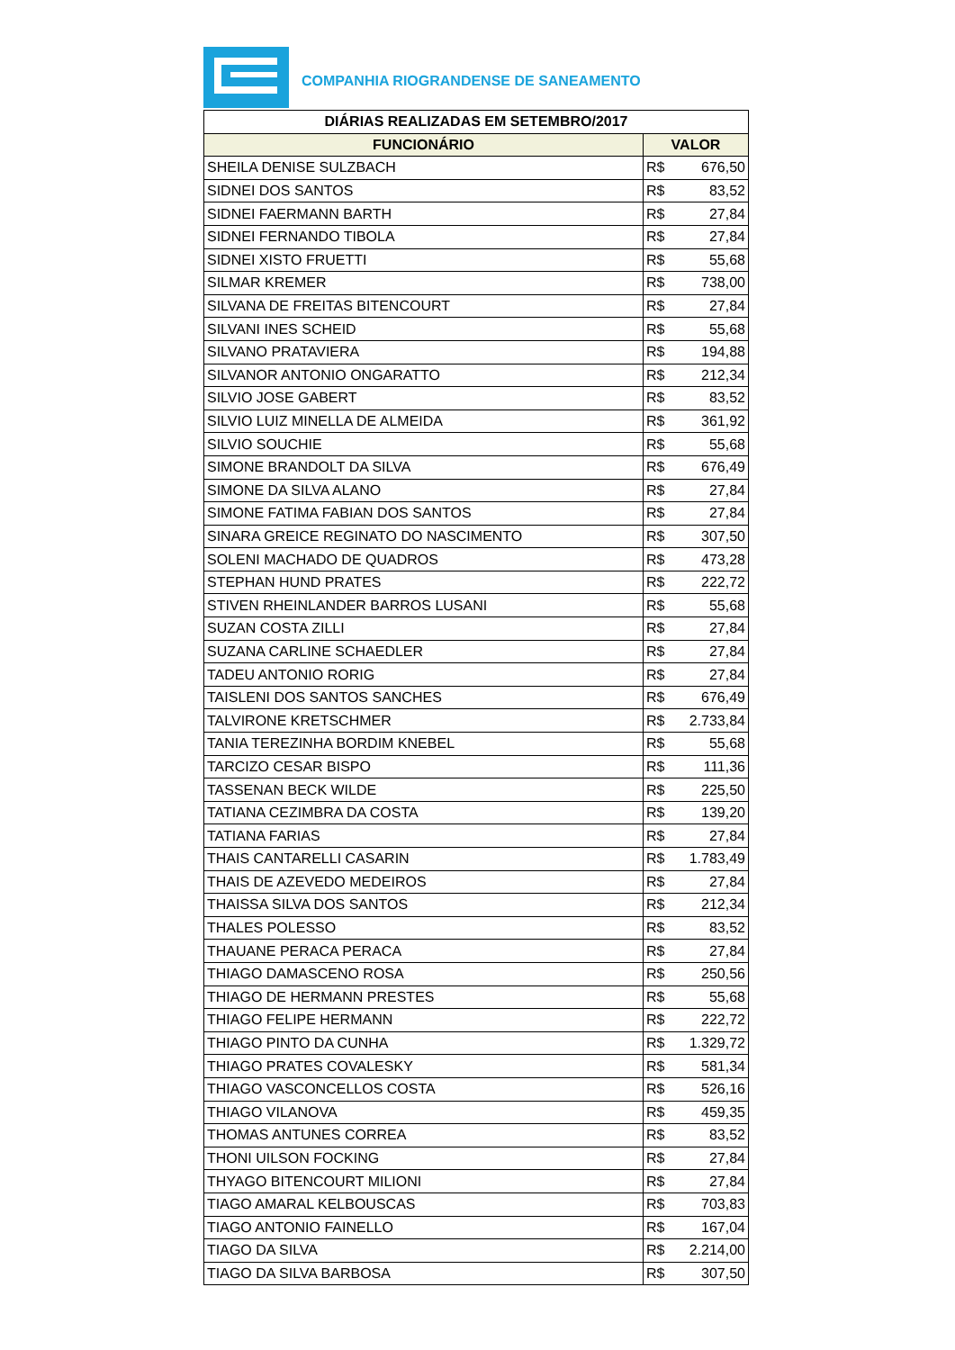COMPANHIA RIOGRANDENSE DE SANEAMENTO
| DIÁRIAS REALIZADAS EM SETEMBRO/2017 | |
| --- | --- |
| FUNCIONÁRIO | VALOR |
| SHEILA DENISE SULZBACH | R$ 676,50 |
| SIDNEI DOS SANTOS | R$ 83,52 |
| SIDNEI FAERMANN BARTH | R$ 27,84 |
| SIDNEI FERNANDO TIBOLA | R$ 27,84 |
| SIDNEI XISTO FRUETTI | R$ 55,68 |
| SILMAR KREMER | R$ 738,00 |
| SILVANA DE FREITAS BITENCOURT | R$ 27,84 |
| SILVANI INES SCHEID | R$ 55,68 |
| SILVANO PRATAVIERA | R$ 194,88 |
| SILVANOR ANTONIO ONGARATTO | R$ 212,34 |
| SILVIO JOSE GABERT | R$ 83,52 |
| SILVIO LUIZ MINELLA DE ALMEIDA | R$ 361,92 |
| SILVIO SOUCHIE | R$ 55,68 |
| SIMONE BRANDOLT DA SILVA | R$ 676,49 |
| SIMONE DA SILVA ALANO | R$ 27,84 |
| SIMONE FATIMA FABIAN DOS SANTOS | R$ 27,84 |
| SINARA GREICE REGINATO DO NASCIMENTO | R$ 307,50 |
| SOLENI MACHADO DE QUADROS | R$ 473,28 |
| STEPHAN HUND PRATES | R$ 222,72 |
| STIVEN RHEINLANDER BARROS LUSANI | R$ 55,68 |
| SUZAN COSTA ZILLI | R$ 27,84 |
| SUZANA CARLINE SCHAEDLER | R$ 27,84 |
| TADEU ANTONIO RORIG | R$ 27,84 |
| TAISLENI DOS SANTOS SANCHES | R$ 676,49 |
| TALVIRONE KRETSCHMER | R$ 2.733,84 |
| TANIA TEREZINHA BORDIM KNEBEL | R$ 55,68 |
| TARCIZO CESAR BISPO | R$ 111,36 |
| TASSENAN BECK WILDE | R$ 225,50 |
| TATIANA CEZIMBRA DA COSTA | R$ 139,20 |
| TATIANA FARIAS | R$ 27,84 |
| THAIS CANTARELLI CASARIN | R$ 1.783,49 |
| THAIS DE AZEVEDO MEDEIROS | R$ 27,84 |
| THAISSA SILVA DOS SANTOS | R$ 212,34 |
| THALES POLESSO | R$ 83,52 |
| THAUANE PERACA PERACA | R$ 27,84 |
| THIAGO DAMASCENO ROSA | R$ 250,56 |
| THIAGO DE HERMANN PRESTES | R$ 55,68 |
| THIAGO FELIPE HERMANN | R$ 222,72 |
| THIAGO PINTO DA CUNHA | R$ 1.329,72 |
| THIAGO PRATES COVALESKY | R$ 581,34 |
| THIAGO VASCONCELLOS COSTA | R$ 526,16 |
| THIAGO VILANOVA | R$ 459,35 |
| THOMAS ANTUNES CORREA | R$ 83,52 |
| THONI UILSON FOCKING | R$ 27,84 |
| THYAGO BITENCOURT MILIONI | R$ 27,84 |
| TIAGO AMARAL KELBOUSCAS | R$ 703,83 |
| TIAGO ANTONIO FAINELLO | R$ 167,04 |
| TIAGO DA SILVA | R$ 2.214,00 |
| TIAGO DA SILVA BARBOSA | R$ 307,50 |